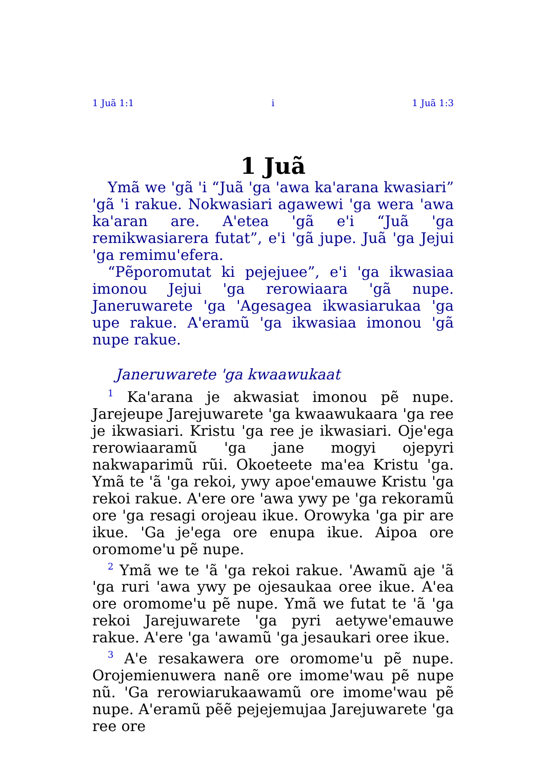1 Juã 1:1 i 1 Juã 1:3
1 Juã
Ymã we 'gã 'i “Juã 'ga 'awa ka'arana kwasiari” 'gã 'i rakue. Nokwasiari agawewi 'ga wera 'awa ka'aran are. A'etea 'gã e'i “Juã 'ga remikwasiarera futat”, e'i 'gã jupe. Juã 'ga Jejui 'ga remimu'efera.
“Pẽporomutat ki pejejuee”, e'i 'ga ikwasiaa imonou Jejui 'ga rerowiaara 'gã nupe. Janeruwarete 'ga 'Agesagea ikwasiarukaa 'ga upe rakue. A'eramũ 'ga ikwasiaa imonou 'gã nupe rakue.
Janeruwarete 'ga kwaawukaat
<sup>1</sup> Ka'arana je akwasiat imonou pẽ nupe. Jarejeupe Jarejuwarete 'ga kwaawukaara 'ga ree je ikwasiari. Kristu 'ga ree je ikwasiari. Oje'ega rerowiaaramũ 'ga jane mogyi ojepyri nakwaparimũ rũi. Okoeteete ma'ea Kristu 'ga. Ymã te 'ã 'ga rekoi, ywy apoe'emauwe Kristu 'ga rekoi rakue. A'ere ore 'awa ywy pe 'ga rekoramũ ore 'ga resagi orojeau ikue. Orowyka 'ga pir are ikue. 'Ga je'ega ore enupa ikue. Aipoa ore oromome'u pẽ nupe.
<sup>2</sup> Ymã we te 'ã 'ga rekoi rakue. 'Awamũ aje 'ã 'ga ruri 'awa ywy pe ojesaukaa oree ikue. A'ea ore oromome'u pẽ nupe. Ymã we futat te 'ã 'ga rekoi Jarejuwarete 'ga pyri aetywe'emauwe rakue. A'ere 'ga 'awamũ 'ga jesaukari oree ikue.
<sup>3</sup> A'e resakawera ore oromome'u pẽ nupe. Orojemienuwera nanẽ ore imome'wau pẽ nupe nũ. 'Ga rerowiarukaawamũ ore imome'wau pẽ nupe. A'eramũ pẽẽ pejejemujaa Jarejuwarete 'ga ree ore